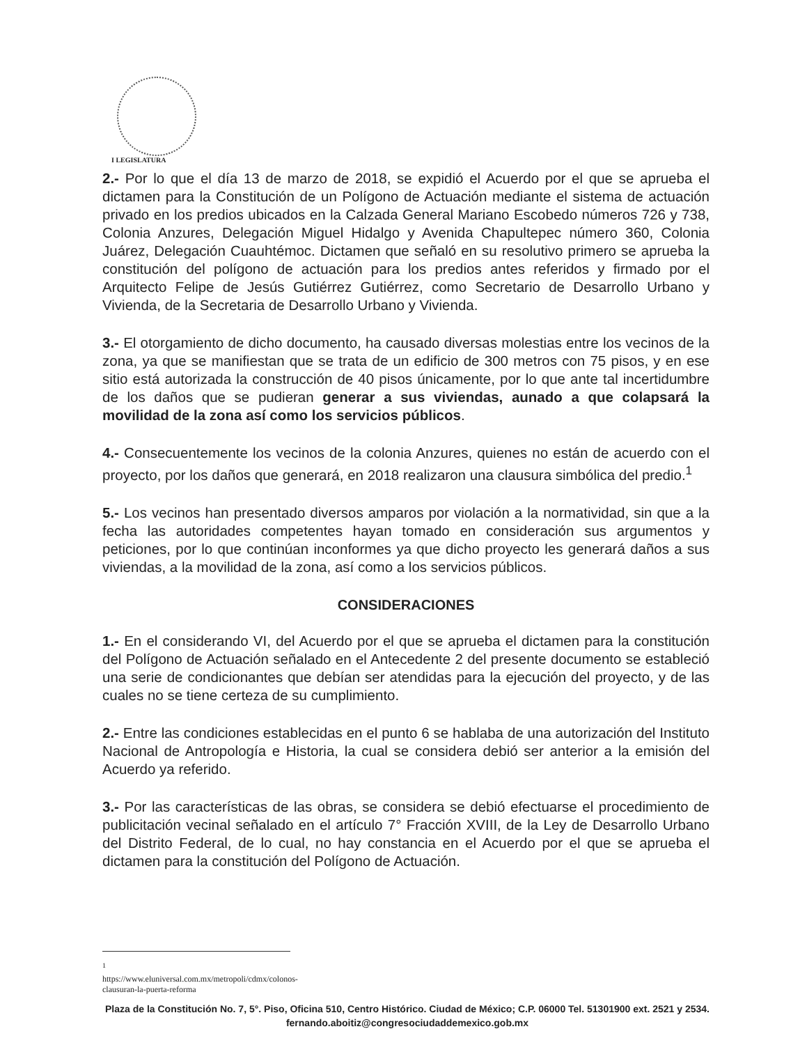I LEGISLATURA
2.- Por lo que el día 13 de marzo de 2018, se expidió el Acuerdo por el que se aprueba el dictamen para la Constitución de un Polígono de Actuación mediante el sistema de actuación privado en los predios ubicados en la Calzada General Mariano Escobedo números 726 y 738, Colonia Anzures, Delegación Miguel Hidalgo y Avenida Chapultepec número 360, Colonia Juárez, Delegación Cuauhtémoc. Dictamen que señaló en su resolutivo primero se aprueba la constitución del polígono de actuación para los predios antes referidos y firmado por el Arquitecto Felipe de Jesús Gutiérrez Gutiérrez, como Secretario de Desarrollo Urbano y Vivienda, de la Secretaria de Desarrollo Urbano y Vivienda.
3.- El otorgamiento de dicho documento, ha causado diversas molestias entre los vecinos de la zona, ya que se manifiestan que se trata de un edificio de 300 metros con 75 pisos, y en ese sitio está autorizada la construcción de 40 pisos únicamente, por lo que ante tal incertidumbre de los daños que se pudieran generar a sus viviendas, aunado a que colapsará la movilidad de la zona así como los servicios públicos.
4.- Consecuentemente los vecinos de la colonia Anzures, quienes no están de acuerdo con el proyecto, por los daños que generará, en 2018 realizaron una clausura simbólica del predio.<sup>1</sup>
5.- Los vecinos han presentado diversos amparos por violación a la normatividad, sin que a la fecha las autoridades competentes hayan tomado en consideración sus argumentos y peticiones, por lo que continúan inconformes ya que dicho proyecto les generará daños a sus viviendas, a la movilidad de la zona, así como a los servicios públicos.
CONSIDERACIONES
1.- En el considerando VI, del Acuerdo por el que se aprueba el dictamen para la constitución del Polígono de Actuación señalado en el Antecedente 2 del presente documento se estableció una serie de condicionantes que debían ser atendidas para la ejecución del proyecto, y de las cuales no se tiene certeza de su cumplimiento.
2.- Entre las condiciones establecidas en el punto 6 se hablaba de una autorización del Instituto Nacional de Antropología e Historia, la cual se considera debió ser anterior a la emisión del Acuerdo ya referido.
3.- Por las características de las obras, se considera se debió efectuarse el procedimiento de publicitación vecinal señalado en el artículo 7° Fracción XVIII, de la Ley de Desarrollo Urbano del Distrito Federal, de lo cual, no hay constancia en el Acuerdo por el que se aprueba el dictamen para la constitución del Polígono de Actuación.
<sup>1</sup> https://www.eluniversal.com.mx/metropoli/cdmx/colonos-clausuran-la-puerta-reforma
Plaza de la Constitución No. 7, 5°. Piso, Oficina 510, Centro Histórico. Ciudad de México; C.P. 06000 Tel. 51301900 ext. 2521 y 2534. fernando.aboitiz@congresociudaddemexico.gob.mx